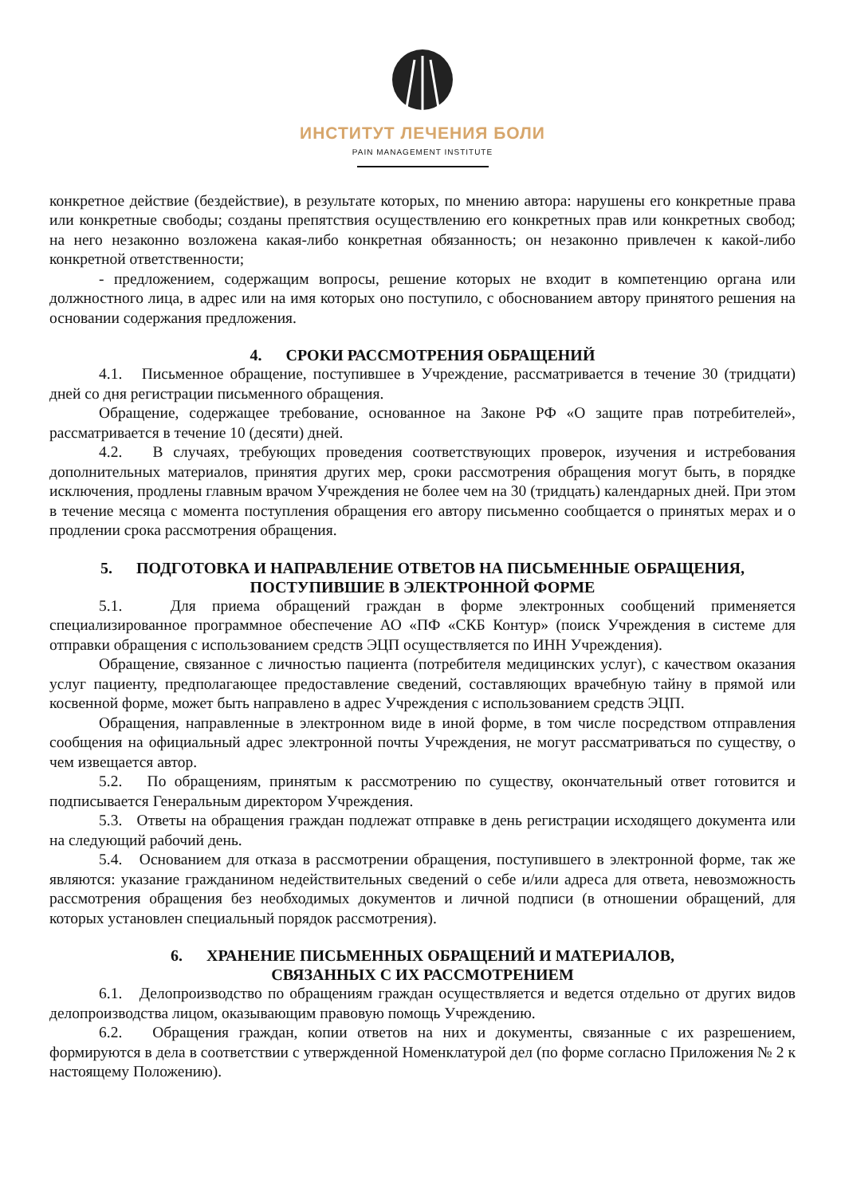ИНСТИТУТ ЛЕЧЕНИЯ БОЛИ
PAIN MANAGEMENT INSTITUTE
конкретное действие (бездействие), в результате которых, по мнению автора: нарушены его конкретные права или конкретные свободы; созданы препятствия осуществлению его конкретных прав или конкретных свобод; на него незаконно возложена какая-либо конкретная обязанность; он незаконно привлечен к какой-либо конкретной ответственности;
- предложением, содержащим вопросы, решение которых не входит в компетенцию органа или должностного лица, в адрес или на имя которых оно поступило, с обоснованием автору принятого решения на основании содержания предложения.
4. СРОКИ РАССМОТРЕНИЯ ОБРАЩЕНИЙ
4.1. Письменное обращение, поступившее в Учреждение, рассматривается в течение 30 (тридцати) дней со дня регистрации письменного обращения.
Обращение, содержащее требование, основанное на Законе РФ «О защите прав потребителей», рассматривается в течение 10 (десяти) дней.
4.2. В случаях, требующих проведения соответствующих проверок, изучения и истребования дополнительных материалов, принятия других мер, сроки рассмотрения обращения могут быть, в порядке исключения, продлены главным врачом Учреждения не более чем на 30 (тридцать) календарных дней. При этом в течение месяца с момента поступления обращения его автору письменно сообщается о принятых мерах и о продлении срока рассмотрения обращения.
5. ПОДГОТОВКА И НАПРАВЛЕНИЕ ОТВЕТОВ НА ПИСЬМЕННЫЕ ОБРАЩЕНИЯ,
ПОСТУПИВШИЕ В ЭЛЕКТРОННОЙ ФОРМЕ
5.1. Для приема обращений граждан в форме электронных сообщений применяется специализированное программное обеспечение АО «ПФ «СКБ Контур» (поиск Учреждения в системе для отправки обращения с использованием средств ЭЦП осуществляется по ИНН Учреждения).
Обращение, связанное с личностью пациента (потребителя медицинских услуг), с качеством оказания услуг пациенту, предполагающее предоставление сведений, составляющих врачебную тайну в прямой или косвенной форме, может быть направлено в адрес Учреждения с использованием средств ЭЦП.
Обращения, направленные в электронном виде в иной форме, в том числе посредством отправления сообщения на официальный адрес электронной почты Учреждения, не могут рассматриваться по существу, о чем извещается автор.
5.2. По обращениям, принятым к рассмотрению по существу, окончательный ответ готовится и подписывается Генеральным директором Учреждения.
5.3. Ответы на обращения граждан подлежат отправке в день регистрации исходящего документа или на следующий рабочий день.
5.4. Основанием для отказа в рассмотрении обращения, поступившего в электронной форме, так же являются: указание гражданином недействительных сведений о себе и/или адреса для ответа, невозможность рассмотрения обращения без необходимых документов и личной подписи (в отношении обращений, для которых установлен специальный порядок рассмотрения).
6. ХРАНЕНИЕ ПИСЬМЕННЫХ ОБРАЩЕНИЙ И МАТЕРИАЛОВ,
СВЯЗАННЫХ С ИХ РАССМОТРЕНИЕМ
6.1. Делопроизводство по обращениям граждан осуществляется и ведется отдельно от других видов делопроизводства лицом, оказывающим правовую помощь Учреждению.
6.2. Обращения граждан, копии ответов на них и документы, связанные с их разрешением, формируются в дела в соответствии с утвержденной Номенклатурой дел (по форме согласно Приложения № 2 к настоящему Положению).